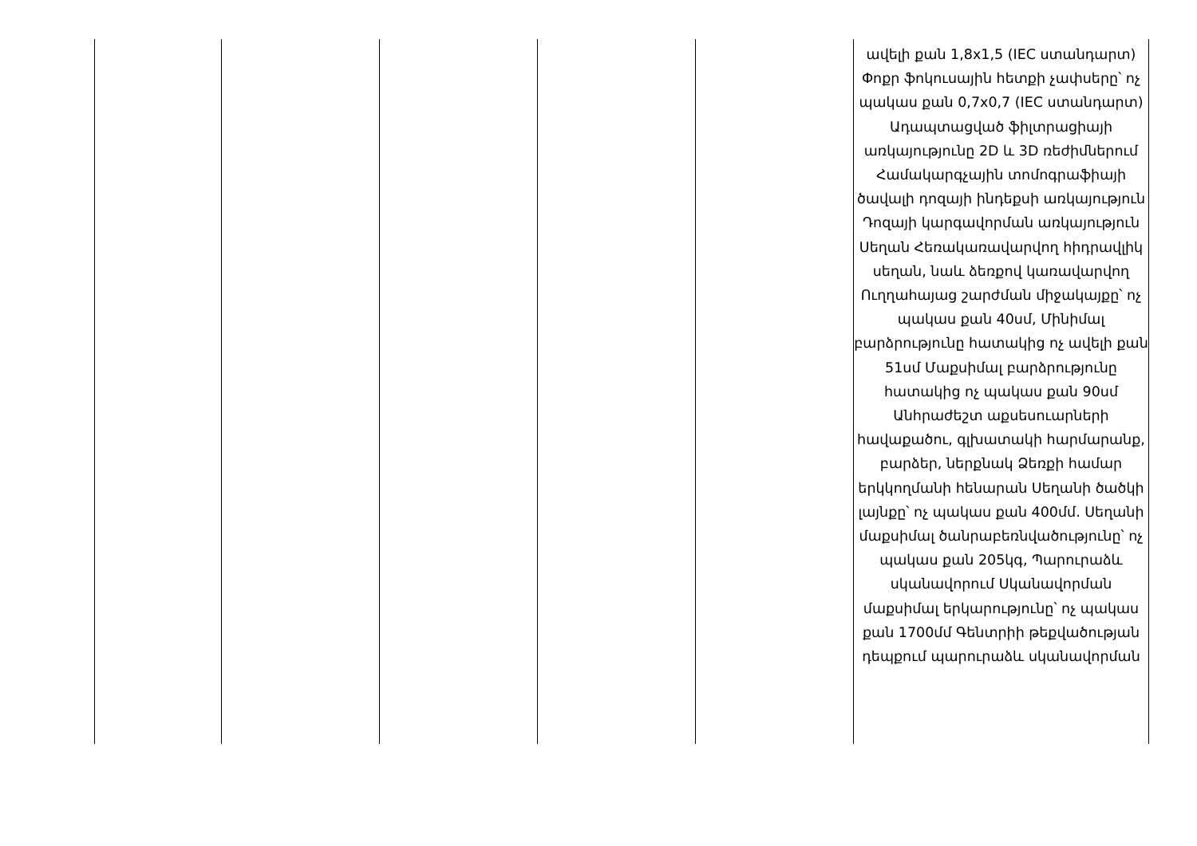| | | | | | ավելի քան 1,8x1,5 (IEC ստանդարտ) Փոքր ֆոկուսային հետքի չափսերը՝ ոչ պակաս քան 0,7x0,7 (IEC ստանդարտ) Ադապտացված ֆիլտրացիայի առկայությունը 2D և 3D ռեժիմներում Համակարգչային տոմոգրաֆիայի ծավալի դոզայի ինդեքսի առկայություն Դոզայի կարգավորման առկայություն Սեղան Հեռակառավարվող հիդրավլիկ սեղան, նաև ձեռքով կառավարվող Ուղղահայաց շարժման միջակայքը՝ ոչ պակաս քան 40սմ, Մինիմալ բարձրությունը հատակից ոչ ավելի քան 51սմ Մաքսիմալ բարձրությունը հատակից ոչ պակաս քան 90սմ Անհրաժեշտ աքսեսուարների հավաքածու, գլխատակի հարմարանք, բարձեր, ներքնակ Ձեռքի համար երկկողմանի հենարան Սեղանի ծածկի լայնքը՝ ոչ պակաս քան 400մմ. Սեղանի մաքսիմալ ծանրաբեռնվածությունը՝ ոչ պակաս քան 205կգ, Պարուրաձև սկանավորում Սկանավորման մաքսիմալ երկարությունը՝ ոչ պակաս քան 1700մմ Գենտրիի թեքվածության դեպքում պարուրաձև սկանավորման |